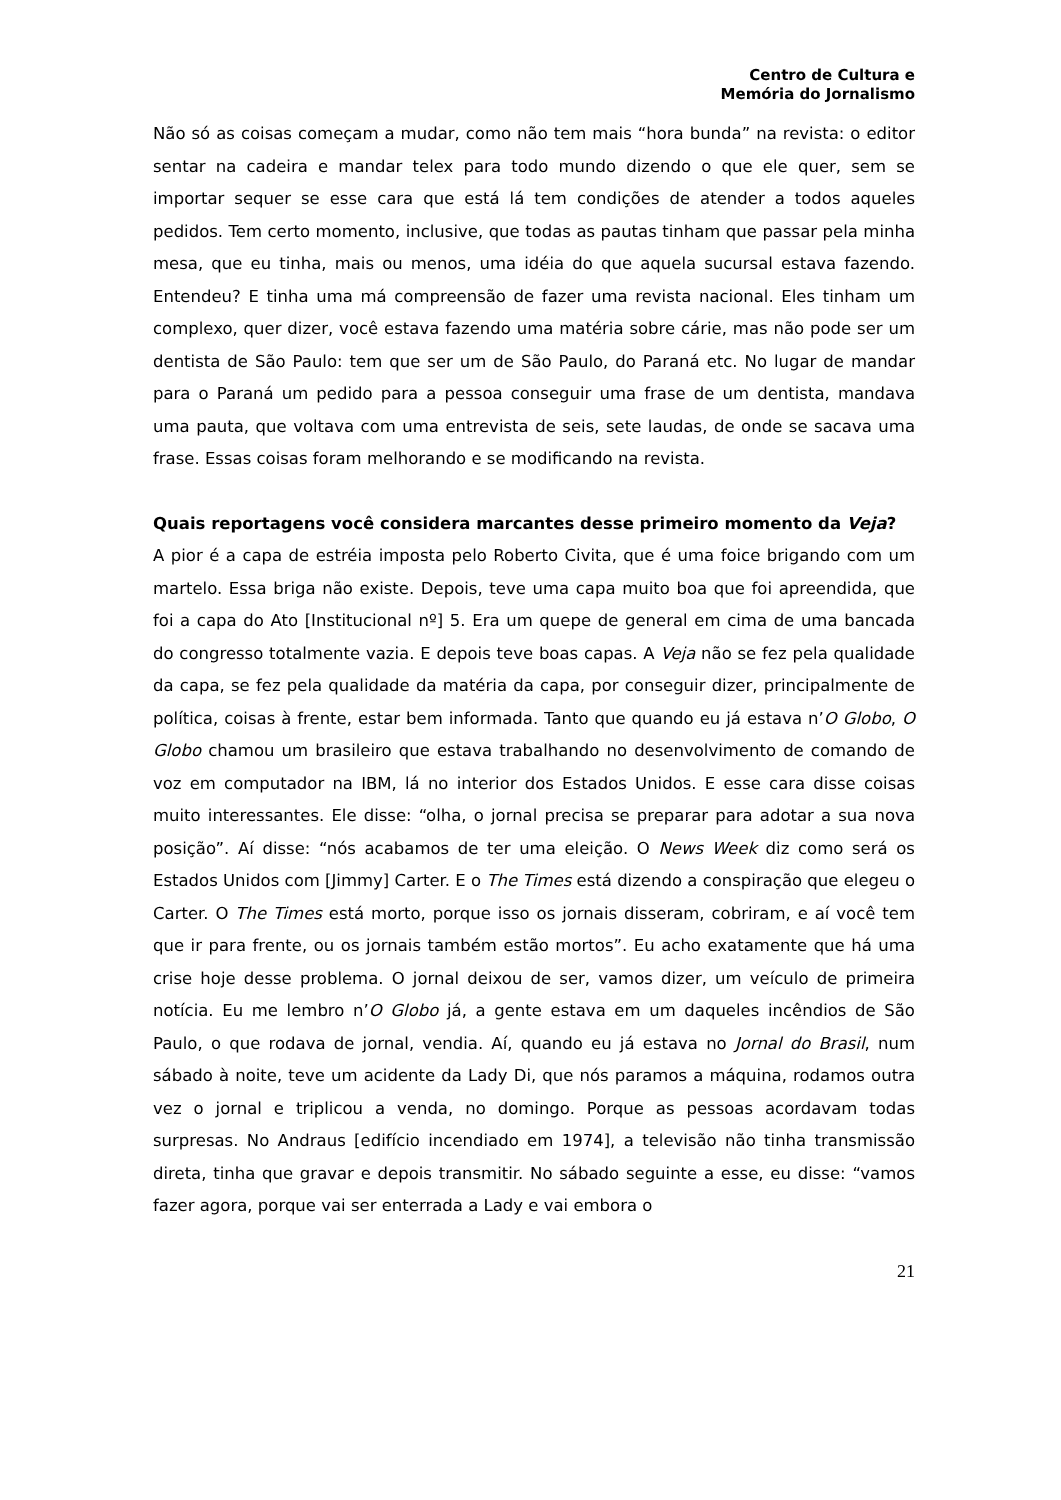Centro de Cultura e
Memória do Jornalismo
Não só as coisas começam a mudar, como não tem mais “hora bunda” na revista: o editor sentar na cadeira e mandar telex para todo mundo dizendo o que ele quer, sem se importar sequer se esse cara que está lá tem condições de atender a todos aqueles pedidos. Tem certo momento, inclusive, que todas as pautas tinham que passar pela minha mesa, que eu tinha, mais ou menos, uma idéia do que aquela sucursal estava fazendo. Entendeu? E tinha uma má compreensão de fazer uma revista nacional. Eles tinham um complexo, quer dizer, você estava fazendo uma matéria sobre cárie, mas não pode ser um dentista de São Paulo: tem que ser um de São Paulo, do Paraná etc. No lugar de mandar para o Paraná um pedido para a pessoa conseguir uma frase de um dentista, mandava uma pauta, que voltava com uma entrevista de seis, sete laudas, de onde se sacava uma frase. Essas coisas foram melhorando e se modificando na revista.
Quais reportagens você considera marcantes desse primeiro momento da Veja?
A pior é a capa de estréia imposta pelo Roberto Civita, que é uma foice brigando com um martelo. Essa briga não existe. Depois, teve uma capa muito boa que foi apreendida, que foi a capa do Ato [Institucional nº] 5. Era um quepe de general em cima de uma bancada do congresso totalmente vazia. E depois teve boas capas. A Veja não se fez pela qualidade da capa, se fez pela qualidade da matéria da capa, por conseguir dizer, principalmente de política, coisas à frente, estar bem informada. Tanto que quando eu já estava n’O Globo, O Globo chamou um brasileiro que estava trabalhando no desenvolvimento de comando de voz em computador na IBM, lá no interior dos Estados Unidos. E esse cara disse coisas muito interessantes. Ele disse: “olha, o jornal precisa se preparar para adotar a sua nova posição”. Aí disse: “nós acabamos de ter uma eleição. O News Week diz como será os Estados Unidos com [Jimmy] Carter. E o The Times está dizendo a conspiração que elegeu o Carter. O The Times está morto, porque isso os jornais disseram, cobriram, e aí você tem que ir para frente, ou os jornais também estão mortos”. Eu acho exatamente que há uma crise hoje desse problema. O jornal deixou de ser, vamos dizer, um veículo de primeira notícia. Eu me lembro n’O Globo já, a gente estava em um daqueles incêndios de São Paulo, o que rodava de jornal, vendia. Aí, quando eu já estava no Jornal do Brasil, num sábado à noite, teve um acidente da Lady Di, que nós paramos a máquina, rodamos outra vez o jornal e triplicou a venda, no domingo. Porque as pessoas acordavam todas surpresas. No Andraus [edifício incendiado em 1974], a televisão não tinha transmissão direta, tinha que gravar e depois transmitir. No sábado seguinte a esse, eu disse: “vamos fazer agora, porque vai ser enterrada a Lady e vai embora o
21